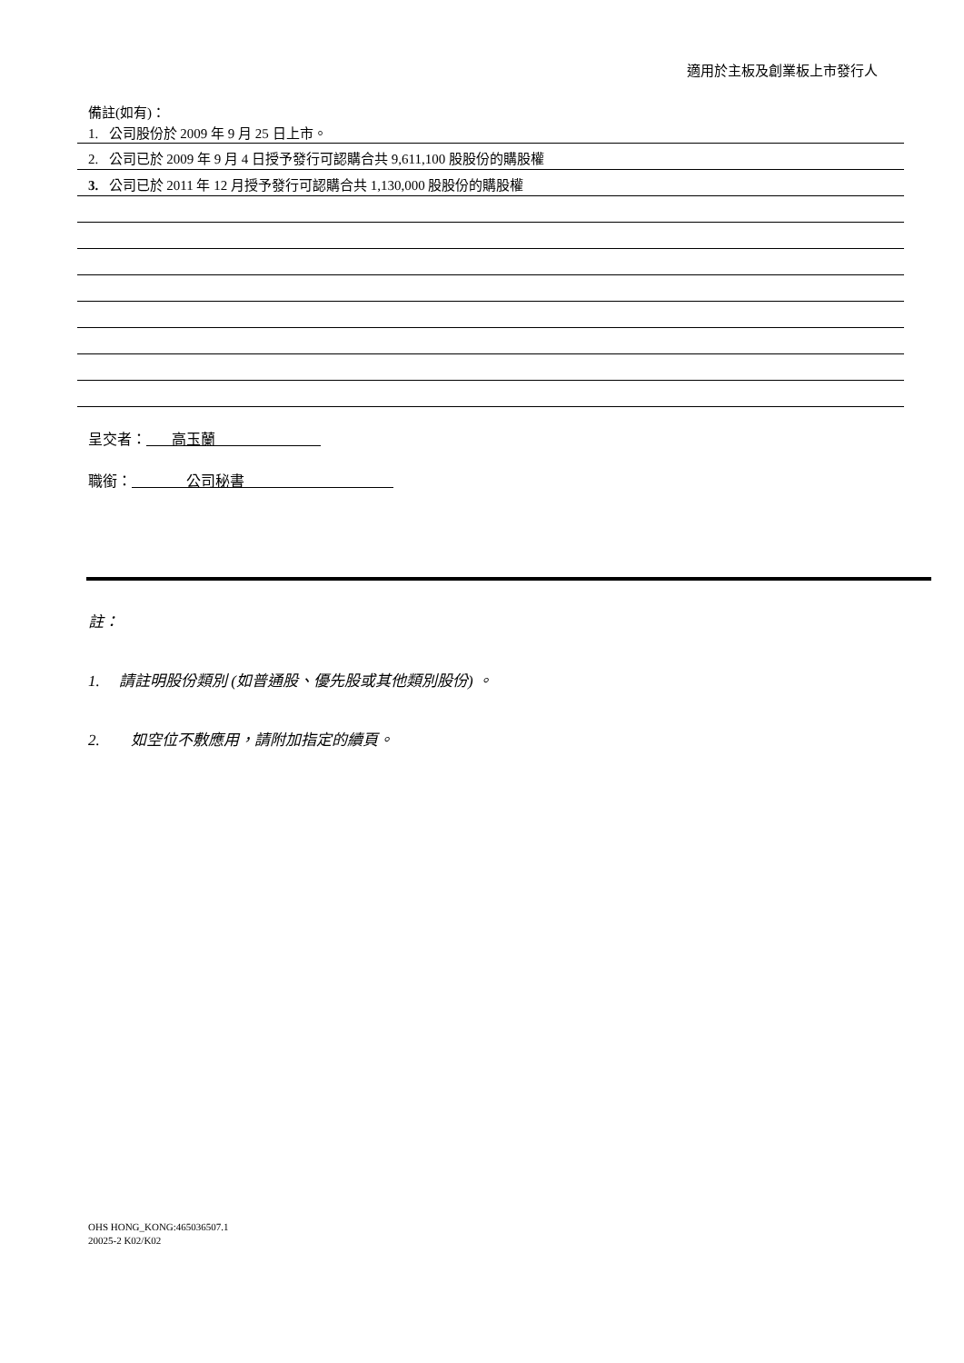適用於主板及創業板上市發行人
備註(如有)：
1. 公司股份於 2009 年 9 月 25 日上市。
2. 公司已於 2009 年 9 月 4 日授予發行可認購合共 9,611,100 股股份的購股權
3. 公司已於 2011 年 12 月授予發行可認購合共 1,130,000 股股份的購股權
呈交者： 高玉蘭
職銜： 公司秘書
註：
1. 請註明股份類別 (如普通股、優先股或其他類別股份) 。
2. 如空位不敷應用，請附加指定的續頁。
OHS HONG_KONG:465036507.1
20025-2 K02/K02